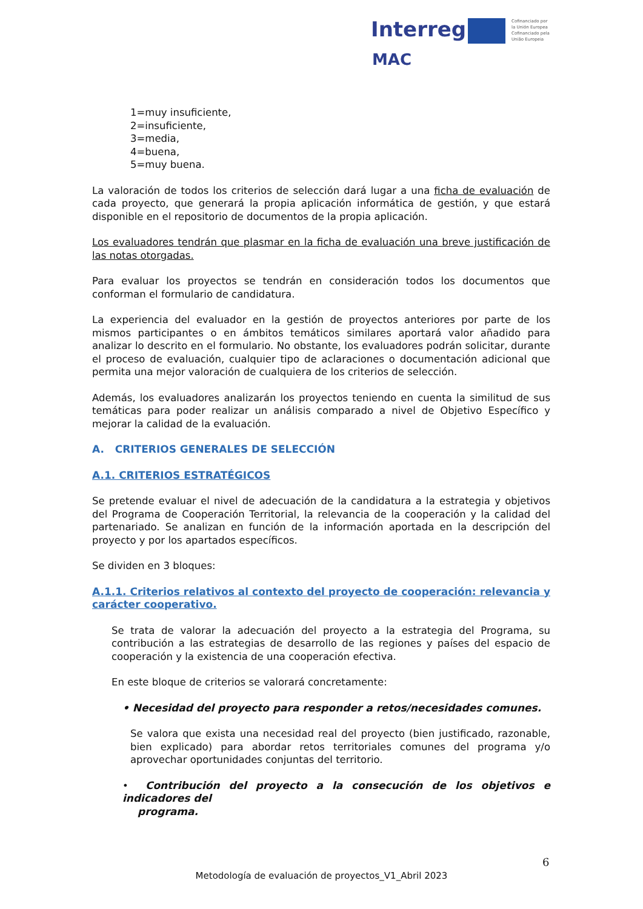Interreg
Cofinanciado por
la Unión Europea
Cofinanciado pela
União Europeia
MAC
1=muy insuficiente,
2=insuficiente,
3=media,
4=buena,
5=muy buena.
La valoración de todos los criterios de selección dará lugar a una ficha de evaluación de cada proyecto, que generará la propia aplicación informática de gestión, y que estará disponible en el repositorio de documentos de la propia aplicación.
Los evaluadores tendrán que plasmar en la ficha de evaluación una breve justificación de las notas otorgadas.
Para evaluar los proyectos se tendrán en consideración todos los documentos que conforman el formulario de candidatura.
La experiencia del evaluador en la gestión de proyectos anteriores por parte de los mismos participantes o en ámbitos temáticos similares aportará valor añadido para analizar lo descrito en el formulario. No obstante, los evaluadores podrán solicitar, durante el proceso de evaluación, cualquier tipo de aclaraciones o documentación adicional que permita una mejor valoración de cualquiera de los criterios de selección.
Además, los evaluadores analizarán los proyectos teniendo en cuenta la similitud de sus temáticas para poder realizar un análisis comparado a nivel de Objetivo Específico y mejorar la calidad de la evaluación.
A. CRITERIOS GENERALES DE SELECCIÓN
A.1. CRITERIOS ESTRATÉGICOS
Se pretende evaluar el nivel de adecuación de la candidatura a la estrategia y objetivos del Programa de Cooperación Territorial, la relevancia de la cooperación y la calidad del partenariado. Se analizan en función de la información aportada en la descripción del proyecto y por los apartados específicos.
Se dividen en 3 bloques:
A.1.1. Criterios relativos al contexto del proyecto de cooperación: relevancia y carácter cooperativo.
Se trata de valorar la adecuación del proyecto a la estrategia del Programa, su contribución a las estrategias de desarrollo de las regiones y países del espacio de cooperación y la existencia de una cooperación efectiva.
En este bloque de criterios se valorará concretamente:
• Necesidad del proyecto para responder a retos/necesidades comunes.
Se valora que exista una necesidad real del proyecto (bien justificado, razonable, bien explicado) para abordar retos territoriales comunes del programa y/o aprovechar oportunidades conjuntas del territorio.
• Contribución del proyecto a la consecución de los objetivos e indicadores del
programa.
6
Metodología de evaluación de proyectos_V1_Abril 2023